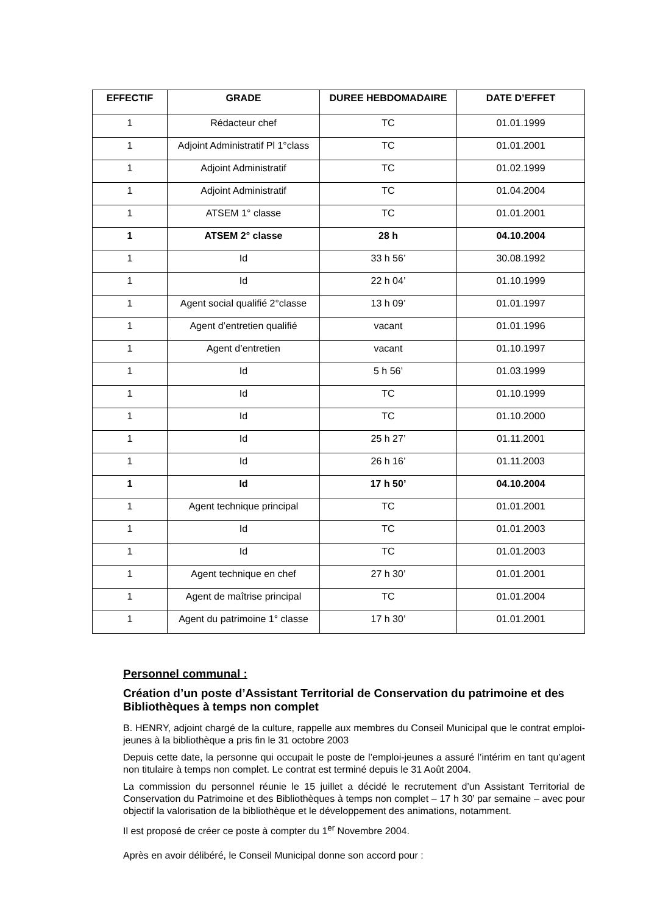| EFFECTIF | GRADE | DUREE HEBDOMADAIRE | DATE D’EFFET |
| --- | --- | --- | --- |
| 1 | Rédacteur chef | TC | 01.01.1999 |
| 1 | Adjoint Administratif Pl 1°class | TC | 01.01.2001 |
| 1 | Adjoint Administratif | TC | 01.02.1999 |
| 1 | Adjoint Administratif | TC | 01.04.2004 |
| 1 | ATSEM 1° classe | TC | 01.01.2001 |
| 1 | ATSEM 2° classe | 28 h | 04.10.2004 |
| 1 | Id | 33 h 56’ | 30.08.1992 |
| 1 | Id | 22 h 04’ | 01.10.1999 |
| 1 | Agent social qualifié 2°classe | 13 h 09’ | 01.01.1997 |
| 1 | Agent d’entretien qualifié | vacant | 01.01.1996 |
| 1 | Agent d’entretien | vacant | 01.10.1997 |
| 1 | Id | 5 h 56’ | 01.03.1999 |
| 1 | Id | TC | 01.10.1999 |
| 1 | Id | TC | 01.10.2000 |
| 1 | Id | 25 h 27’ | 01.11.2001 |
| 1 | Id | 26 h 16’ | 01.11.2003 |
| 1 | Id | 17 h 50’ | 04.10.2004 |
| 1 | Agent technique principal | TC | 01.01.2001 |
| 1 | Id | TC | 01.01.2003 |
| 1 | Id | TC | 01.01.2003 |
| 1 | Agent technique en chef | 27 h 30’ | 01.01.2001 |
| 1 | Agent de maîtrise principal | TC | 01.01.2004 |
| 1 | Agent du patrimoine 1° classe | 17 h 30’ | 01.01.2001 |
Personnel communal :
Création d’un poste d’Assistant Territorial de Conservation du patrimoine et des Bibliothèques à temps non complet
B. HENRY, adjoint chargé de la culture, rappelle aux membres du Conseil Municipal que le contrat emploi-jeunes à la bibliothèque a pris fin le 31 octobre 2003
Depuis cette date, la personne qui occupait le poste de l’emploi-jeunes a assuré l’intérim en tant qu’agent non titulaire à temps non complet. Le contrat est terminé depuis le 31 Août 2004.
La commission du personnel réunie le 15 juillet a décidé le recrutement d’un Assistant Territorial de Conservation du Patrimoine et des Bibliothèques à temps non complet – 17 h 30’ par semaine – avec pour objectif la valorisation de la bibliothèque et le développement des animations, notamment.
Il est proposé de créer ce poste à compter du 1<sup>er</sup> Novembre 2004.
Après en avoir délibéré, le Conseil Municipal donne son accord pour :